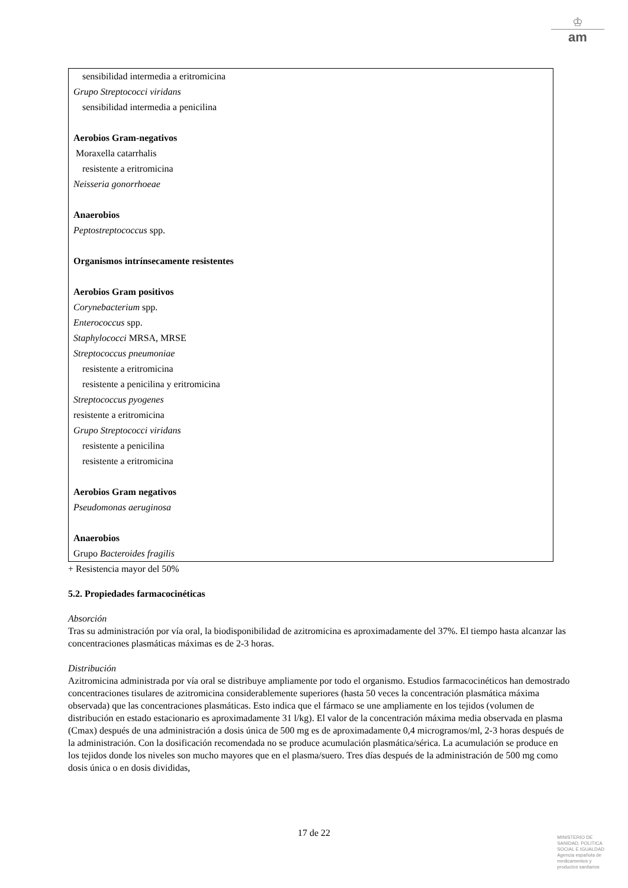♔
am
sensibilidad intermedia a eritromicina
Grupo Streptococci viridans
sensibilidad intermedia a penicilina
Aerobios Gram-negativos
Moraxella catarrhalis
resistente a eritromicina
Neisseria gonorrhoeae
Anaerobios
Peptostreptococcus spp.
Organismos intrínsecamente resistentes
Aerobios Gram positivos
Corynebacterium spp.
Enterococcus spp.
Staphylococci MRSA, MRSE
Streptococcus pneumoniae
resistente a eritromicina
resistente a penicilina y eritromicina
Streptococcus pyogenes
resistente a eritromicina
Grupo Streptococci viridans
resistente a penicilina
resistente a eritromicina
Aerobios Gram negativos
Pseudomonas aeruginosa
Anaerobios
Grupo Bacteroides fragilis
+ Resistencia mayor del 50%
5.2. Propiedades farmacocinéticas
Absorción
Tras su administración por vía oral, la biodisponibilidad de azitromicina es aproximadamente del 37%. El tiempo hasta alcanzar las concentraciones plasmáticas máximas es de 2-3 horas.
Distribución
Azitromicina administrada por vía oral se distribuye ampliamente por todo el organismo. Estudios farmacocinéticos han demostrado concentraciones tisulares de azitromicina considerablemente superiores (hasta 50 veces la concentración plasmática máxima observada) que las concentraciones plasmáticas. Esto indica que el fármaco se une ampliamente en los tejidos (volumen de distribución en estado estacionario es aproximadamente 31 l/kg). El valor de la concentración máxima media observada en plasma (Cmax) después de una administración a dosis única de 500 mg es de aproximadamente 0,4 microgramos/ml, 2-3 horas después de la administración. Con la dosificación recomendada no se produce acumulación plasmática/sérica. La acumulación se produce en los tejidos donde los niveles son mucho mayores que en el plasma/suero. Tres días después de la administración de 500 mg como dosis única o en dosis divididas,
17 de 22
MINISTERIO DE
SANIDAD, POLITICA
SOCIAL E IGUALDAD
Agencia española de
medicamentos y
productos sanitarios